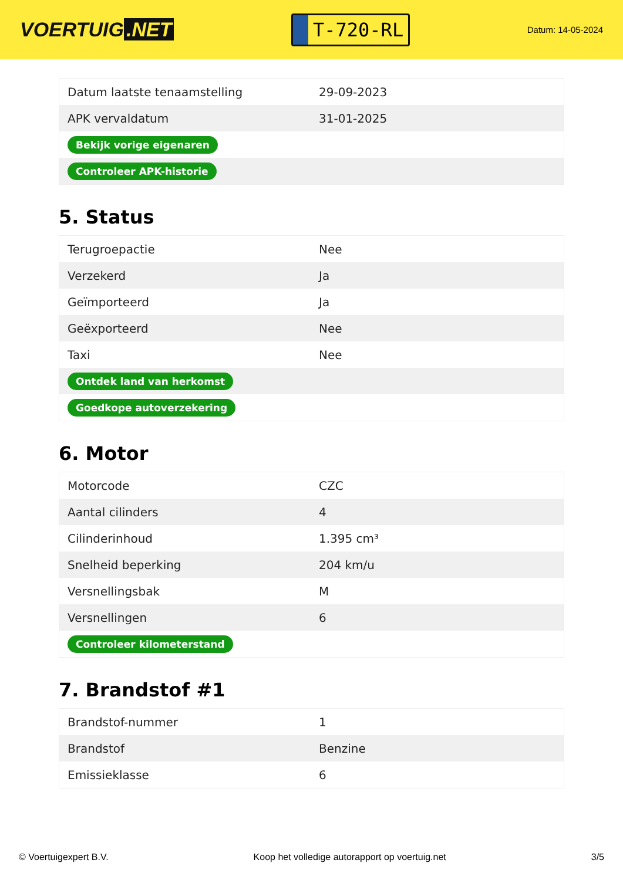VOERTUIG.NET
T-720-RL
Datum: 14-05-2024
| Datum laatste tenaamstelling | 29-09-2023 |
| APK vervaldatum | 31-01-2025 |
| Bekijk vorige eigenaren | |
| Controleer APK-historie | |
5. Status
| Terugroepactie | Nee |
| Verzekerd | Ja |
| Geïmporteerd | Ja |
| Geëxporteerd | Nee |
| Taxi | Nee |
| Ontdek land van herkomst | |
| Goedkope autoverzekering | |
6. Motor
| Motorcode | CZC |
| Aantal cilinders | 4 |
| Cilinderinhoud | 1.395 cm³ |
| Snelheid beperking | 204 km/u |
| Versnellingsbak | M |
| Versnellingen | 6 |
| Controleer kilometerstand | |
7. Brandstof #1
| Brandstof-nummer | 1 |
| Brandstof | Benzine |
| Emissieklasse | 6 |
© Voertuigexpert B.V. Koop het volledige autorapport op voertuig.net 3/5